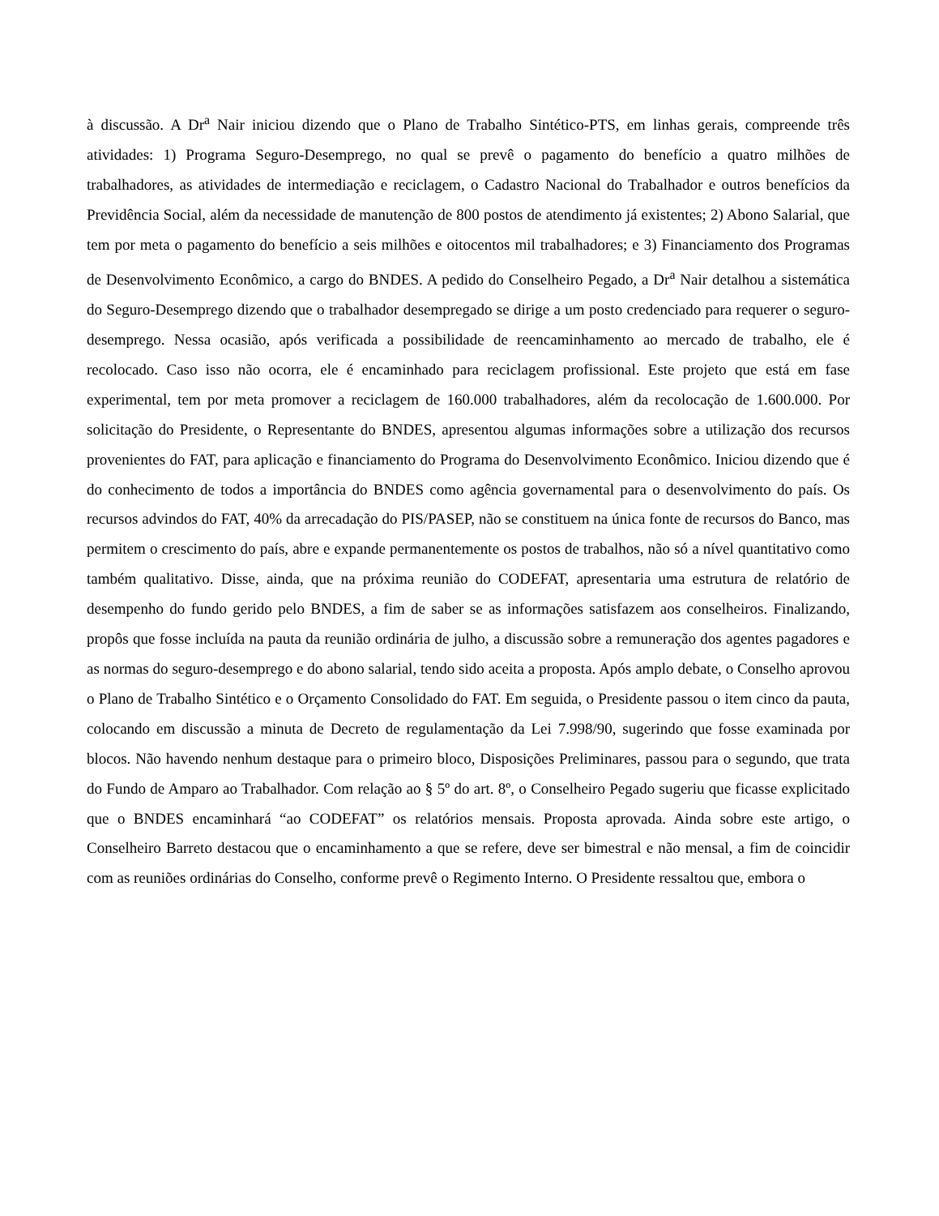à discussão. A Dr<sup>a</sup> Nair iniciou dizendo que o Plano de Trabalho Sintético-PTS, em linhas gerais, compreende três atividades: 1) Programa Seguro-Desemprego, no qual se prevê o pagamento do benefício a quatro milhões de trabalhadores, as atividades de intermediação e reciclagem, o Cadastro Nacional do Trabalhador e outros benefícios da Previdência Social, além da necessidade de manutenção de 800 postos de atendimento já existentes; 2) Abono Salarial, que tem por meta o pagamento do benefício a seis milhões e oitocentos mil trabalhadores; e 3) Financiamento dos Programas de Desenvolvimento Econômico, a cargo do BNDES. A pedido do Conselheiro Pegado, a Dr<sup>a</sup> Nair detalhou a sistemática do Seguro-Desemprego dizendo que o trabalhador desempregado se dirige a um posto credenciado para requerer o seguro-desemprego. Nessa ocasião, após verificada a possibilidade de reencaminhamento ao mercado de trabalho, ele é recolocado. Caso isso não ocorra, ele é encaminhado para reciclagem profissional. Este projeto que está em fase experimental, tem por meta promover a reciclagem de 160.000 trabalhadores, além da recolocação de 1.600.000. Por solicitação do Presidente, o Representante do BNDES, apresentou algumas informações sobre a utilização dos recursos provenientes do FAT, para aplicação e financiamento do Programa do Desenvolvimento Econômico. Iniciou dizendo que é do conhecimento de todos a importância do BNDES como agência governamental para o desenvolvimento do país. Os recursos advindos do FAT, 40% da arrecadação do PIS/PASEP, não se constituem na única fonte de recursos do Banco, mas permitem o crescimento do país, abre e expande permanentemente os postos de trabalhos, não só a nível quantitativo como também qualitativo. Disse, ainda, que na próxima reunião do CODEFAT, apresentaria uma estrutura de relatório de desempenho do fundo gerido pelo BNDES, a fim de saber se as informações satisfazem aos conselheiros. Finalizando, propôs que fosse incluída na pauta da reunião ordinária de julho, a discussão sobre a remuneração dos agentes pagadores e as normas do seguro-desemprego e do abono salarial, tendo sido aceita a proposta. Após amplo debate, o Conselho aprovou o Plano de Trabalho Sintético e o Orçamento Consolidado do FAT. Em seguida, o Presidente passou o item cinco da pauta, colocando em discussão a minuta de Decreto de regulamentação da Lei 7.998/90, sugerindo que fosse examinada por blocos. Não havendo nenhum destaque para o primeiro bloco, Disposições Preliminares, passou para o segundo, que trata do Fundo de Amparo ao Trabalhador. Com relação ao § 5º do art. 8º, o Conselheiro Pegado sugeriu que ficasse explicitado que o BNDES encaminhará “ao CODEFAT” os relatórios mensais. Proposta aprovada. Ainda sobre este artigo, o Conselheiro Barreto destacou que o encaminhamento a que se refere, deve ser bimestral e não mensal, a fim de coincidir com as reuniões ordinárias do Conselho, conforme prevê o Regimento Interno. O Presidente ressaltou que, embora o